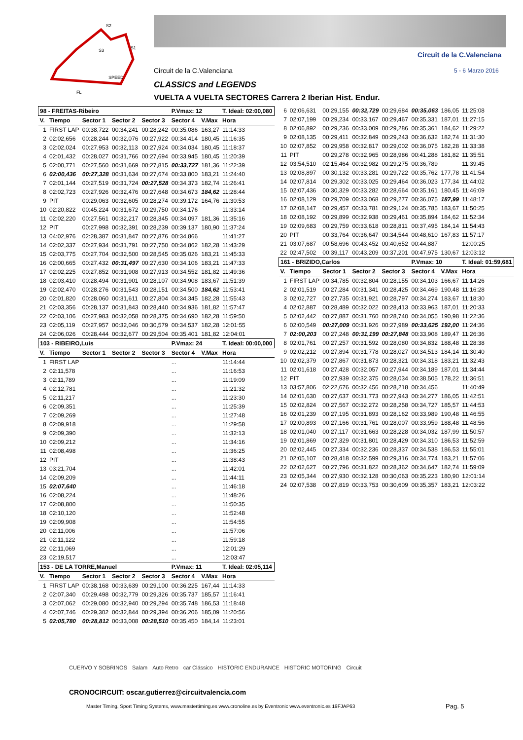S2
S3
S1
SPEED
FL
Circuit de la C.Valenciana
Circuit de la C.Valenciana 5 - 6 Marzo 2016
CLASSICS and LEGENDS
VUELTA A VUELTA SECTORES Carrera 2 Iberian Hist. Endur.
| 98 - FREITAS-Ribeiro | | | | | P.Vmax: 12 | | T. Ideal: 02:00,080 |
| V. | Tiempo | Sector 1 | Sector 2 | Sector 3 | Sector 4 | V.Max | Hora |
| 1 | FIRST LAP | 00:38,722 | 00:34,241 | 00:28,242 | 00:35,086 | 163,27 | 11:14:33 |
| 2 | 02:02,656 | 00:28,244 | 00:32,076 | 00:27,922 | 00:34,414 | 180,45 | 11:16:35 |
| 3 | 02:02,024 | 00:27,953 | 00:32,113 | 00:27,924 | 00:34,034 | 180,45 | 11:18:37 |
| 4 | 02:01,432 | 00:28,027 | 00:31,766 | 00:27,694 | 00:33,945 | 180,45 | 11:20:39 |
| 5 | 02:00,771 | 00:27,560 | 00:31,669 | 00:27,815 | 00:33,727 | 181,36 | 11:22:39 |
| 6 | 02:00,436 | 00:27,328 | 00:31,634 | 00:27,674 | 00:33,800 | 183,21 | 11:24:40 |
| 7 | 02:01,144 | 00:27,519 | 00:31,724 | 00:27,528 | 00:34,373 | 182,74 | 11:26:41 |
| 8 | 02:02,723 | 00:27,926 | 00:32,476 | 00:27,648 | 00:34,673 | 184,62 | 11:28:44 |
| 9 | PIT | 00:29,063 | 00:32,605 | 00:28,274 | 00:39,172 | 164,76 | 11:30:53 |
| 10 | 02:20,822 | 00:45,224 | 00:31,672 | 00:29,750 | 00:34,176 | | 11:33:14 |
| 11 | 02:02,220 | 00:27,561 | 00:32,217 | 00:28,345 | 00:34,097 | 181,36 | 11:35:16 |
| 12 | PIT | 00:27,998 | 00:32,391 | 00:28,239 | 00:39,137 | 180,90 | 11:37:24 |
| 13 | 04:02,976 | 02:28,387 | 00:31,847 | 00:27,876 | 00:34,866 | | 11:41:27 |
| 14 | 02:02,337 | 00:27,934 | 00:31,791 | 00:27,750 | 00:34,862 | 182,28 | 11:43:29 |
| 15 | 02:03,775 | 00:27,704 | 00:32,500 | 00:28,545 | 00:35,026 | 183,21 | 11:45:33 |
| 16 | 02:00,665 | 00:27,432 | 00:31,497 | 00:27,630 | 00:34,106 | 183,21 | 11:47:33 |
| 17 | 02:02,225 | 00:27,852 | 00:31,908 | 00:27,913 | 00:34,552 | 181,82 | 11:49:36 |
| 18 | 02:03,410 | 00:28,494 | 00:31,901 | 00:28,107 | 00:34,908 | 183,67 | 11:51:39 |
| 19 | 02:02,470 | 00:28,276 | 00:31,543 | 00:28,151 | 00:34,500 | 184,62 | 11:53:41 |
| 20 | 02:01,820 | 00:28,060 | 00:31,611 | 00:27,804 | 00:34,345 | 182,28 | 11:55:43 |
| 21 | 02:03,356 | 00:28,137 | 00:31,843 | 00:28,440 | 00:34,936 | 181,82 | 11:57:47 |
| 22 | 02:03,106 | 00:27,983 | 00:32,058 | 00:28,375 | 00:34,690 | 182,28 | 11:59:50 |
| 23 | 02:05,119 | 00:27,957 | 00:32,046 | 00:30,579 | 00:34,537 | 182,28 | 12:01:55 |
| 24 | 02:06,026 | 00:28,444 | 00:32,677 | 00:29,504 | 00:35,401 | 181,82 | 12:04:01 |
| 103 - RIBEIRO,Luis | | | | | P.Vmax: 24 | | T. Ideal: 00:00,000 |
| V. | Tiempo | Sector 1 | Sector 2 | Sector 3 | Sector 4 | V.Max | Hora |
| 1 | FIRST LAP | | | | ... | | 11:14:44 |
| 2 | 02:11,578 | | | | ... | | 11:16:53 |
| 3 | 02:11,789 | | | | ... | | 11:19:09 |
| 4 | 02:12,781 | | | | ... | | 11:21:32 |
| 5 | 02:11,217 | | | | ... | | 11:23:30 |
| 6 | 02:09,351 | | | | ... | | 11:25:39 |
| 7 | 02:09,269 | | | | ... | | 11:27:48 |
| 8 | 02:09,918 | | | | ... | | 11:29:58 |
| 9 | 02:09,390 | | | | ... | | 11:32:13 |
| 10 | 02:09,212 | | | | ... | | 11:34:16 |
| 11 | 02:08,498 | | | | ... | | 11:36:25 |
| 12 | PIT | | | | ... | | 11:38:43 |
| 13 | 03:21,704 | | | | ... | | 11:42:01 |
| 14 | 02:09,209 | | | | ... | | 11:44:11 |
| 15 | 02:07,640 | | | | ... | | 11:46:18 |
| 16 | 02:08,224 | | | | ... | | 11:48:26 |
| 17 | 02:08,800 | | | | ... | | 11:50:35 |
| 18 | 02:10,120 | | | | ... | | 11:52:48 |
| 19 | 02:09,908 | | | | ... | | 11:54:55 |
| 20 | 02:11,006 | | | | ... | | 11:57:06 |
| 21 | 02:11,122 | | | | ... | | 11:59:18 |
| 22 | 02:11,069 | | | | ... | | 12:01:29 |
| 23 | 02:19,517 | | | | ... | | 12:03:47 |
| 153 - DE LA TORRE,Manuel | | | | | P.Vmax: 11 | | T. Ideal: 02:05,114 |
| V. | Tiempo | Sector 1 | Sector 2 | Sector 3 | Sector 4 | V.Max | Hora |
| 1 | FIRST LAP | 00:38,168 | 00:33,639 | 00:29,100 | 00:36,225 | 167,44 | 11:14:33 |
| 2 | 02:07,340 | 00:29,498 | 00:32,779 | 00:29,326 | 00:35,737 | 185,57 | 11:16:41 |
| 3 | 02:07,062 | 00:29,080 | 00:32,940 | 00:29,294 | 00:35,748 | 186,53 | 11:18:48 |
| 4 | 02:07,746 | 00:29,302 | 00:32,844 | 00:29,394 | 00:36,206 | 185,09 | 11:20:56 |
| 5 | 02:05,780 | 00:28,812 | 00:33,008 | 00:28,510 | 00:35,450 | 184,14 | 11:23:01 |
| 6 | 02:06,631 | 00:29,155 | 00:32,729 | 00:29,684 | 00:35,063 | 186,05 | 11:25:08 |
| 7 | 02:07,199 | 00:29,234 | 00:33,167 | 00:29,467 | 00:35,331 | 187,01 | 11:27:15 |
| 8 | 02:06,892 | 00:29,236 | 00:33,009 | 00:29,286 | 00:35,361 | 184,62 | 11:29:22 |
| 9 | 02:08,135 | 00:29,411 | 00:32,849 | 00:29,243 | 00:36,632 | 182,74 | 11:31:30 |
| 10 | 02:07,852 | 00:29,958 | 00:32,817 | 00:29,002 | 00:36,075 | 182,28 | 11:33:38 |
| 11 | PIT | 00:29,278 | 00:32,965 | 00:28,986 | 00:41,288 | 181,82 | 11:35:51 |
| 12 | 03:54,510 | 02:15,464 | 00:32,982 | 00:29,275 | 00:36,789 | | 11:39:45 |
| 13 | 02:08,897 | 00:30,132 | 00:33,281 | 00:29,722 | 00:35,762 | 177,78 | 11:41:54 |
| 14 | 02:07,814 | 00:29,302 | 00:33,025 | 00:29,464 | 00:36,023 | 177,34 | 11:44:02 |
| 15 | 02:07,436 | 00:30,329 | 00:33,282 | 00:28,664 | 00:35,161 | 180,45 | 11:46:09 |
| 16 | 02:08,129 | 00:29,709 | 00:33,068 | 00:29,277 | 00:36,075 | 187,99 | 11:48:17 |
| 17 | 02:08,147 | 00:29,457 | 00:33,781 | 00:29,124 | 00:35,785 | 183,67 | 11:50:25 |
| 18 | 02:08,192 | 00:29,899 | 00:32,938 | 00:29,461 | 00:35,894 | 184,62 | 11:52:34 |
| 19 | 02:09,683 | 00:29,759 | 00:33,618 | 00:28,811 | 00:37,495 | 184,14 | 11:54:43 |
| 20 | PIT | 00:33,764 | 00:36,647 | 00:34,544 | 00:48,610 | 167,83 | 11:57:17 |
| 21 | 03:07,687 | 00:58,696 | 00:43,452 | 00:40,652 | 00:44,887 | | 12:00:25 |
| 22 | 02:47,502 | 00:39,117 | 00:43,209 | 00:37,201 | 00:47,975 | 130,67 | 12:03:12 |
| 161 - BRIZIDO,Carlos | | | | | P.Vmax: 10 | | T. Ideal: 01:59,681 |
| V. | Tiempo | Sector 1 | Sector 2 | Sector 3 | Sector 4 | V.Max | Hora |
| 1 | FIRST LAP | 00:34,785 | 00:32,804 | 00:28,155 | 00:34,103 | 166,67 | 11:14:26 |
| 2 | 02:01,519 | 00:27,284 | 00:31,341 | 00:28,425 | 00:34,469 | 190,48 | 11:16:28 |
| 3 | 02:02,727 | 00:27,735 | 00:31,921 | 00:28,797 | 00:34,274 | 183,67 | 11:18:30 |
| 4 | 02:02,887 | 00:28,489 | 00:32,022 | 00:28,413 | 00:33,963 | 187,01 | 11:20:33 |
| 5 | 02:02,442 | 00:27,887 | 00:31,760 | 00:28,740 | 00:34,055 | 190,98 | 11:22:36 |
| 6 | 02:00,549 | 00:27,009 | 00:31,926 | 00:27,989 | 00:33,625 | 192,00 | 11:24:36 |
| 7 | 02:00,203 | 00:27,248 | 00:31,199 | 00:27,848 | 00:33,908 | 189,47 | 11:26:36 |
| 8 | 02:01,761 | 00:27,257 | 00:31,592 | 00:28,080 | 00:34,832 | 188,48 | 11:28:38 |
| 9 | 02:02,212 | 00:27,894 | 00:31,778 | 00:28,027 | 00:34,513 | 184,14 | 11:30:40 |
| 10 | 02:02,379 | 00:27,867 | 00:31,873 | 00:28,321 | 00:34,318 | 183,21 | 11:32:43 |
| 11 | 02:01,618 | 00:27,428 | 00:32,057 | 00:27,944 | 00:34,189 | 187,01 | 11:34:44 |
| 12 | PIT | 00:27,939 | 00:32,375 | 00:28,034 | 00:38,505 | 178,22 | 11:36:51 |
| 13 | 03:57,806 | 02:22,676 | 00:32,456 | 00:28,218 | 00:34,456 | | 11:40:49 |
| 14 | 02:01,630 | 00:27,637 | 00:31,773 | 00:27,943 | 00:34,277 | 186,05 | 11:42:51 |
| 15 | 02:02,824 | 00:27,567 | 00:32,272 | 00:28,258 | 00:34,727 | 185,57 | 11:44:53 |
| 16 | 02:01,239 | 00:27,195 | 00:31,893 | 00:28,162 | 00:33,989 | 190,48 | 11:46:55 |
| 17 | 02:00,893 | 00:27,166 | 00:31,761 | 00:28,007 | 00:33,959 | 188,48 | 11:48:56 |
| 18 | 02:01,040 | 00:27,117 | 00:31,663 | 00:28,228 | 00:34,032 | 187,99 | 11:50:57 |
| 19 | 02:01,869 | 00:27,329 | 00:31,801 | 00:28,429 | 00:34,310 | 186,53 | 11:52:59 |
| 20 | 02:02,445 | 00:27,334 | 00:32,236 | 00:28,337 | 00:34,538 | 186,53 | 11:55:01 |
| 21 | 02:05,107 | 00:28,418 | 00:32,599 | 00:29,316 | 00:34,774 | 183,21 | 11:57:06 |
| 22 | 02:02,627 | 00:27,796 | 00:31,822 | 00:28,362 | 00:34,647 | 182,74 | 11:59:09 |
| 23 | 02:05,344 | 00:27,930 | 00:32,128 | 00:30,063 | 00:35,223 | 180,90 | 12:01:14 |
| 24 | 02:07,538 | 00:27,819 | 00:33,753 | 00:30,609 | 00:35,357 | 183,21 | 12:03:22 |
CUERVO Y SOBRINOS Salam Auto Retro car Clássico HISTORIC ENDURANCE HISTORIC MOTORING Circuit
CRONOCIRCUIT: oscar.gutierrez@circuitvalencia.com
Master Timing, Sport Timing Systems, www.mastertiming.es www.cronoline.es by Eventronic www.eventronic.es 19FJAP63
Pag. 5